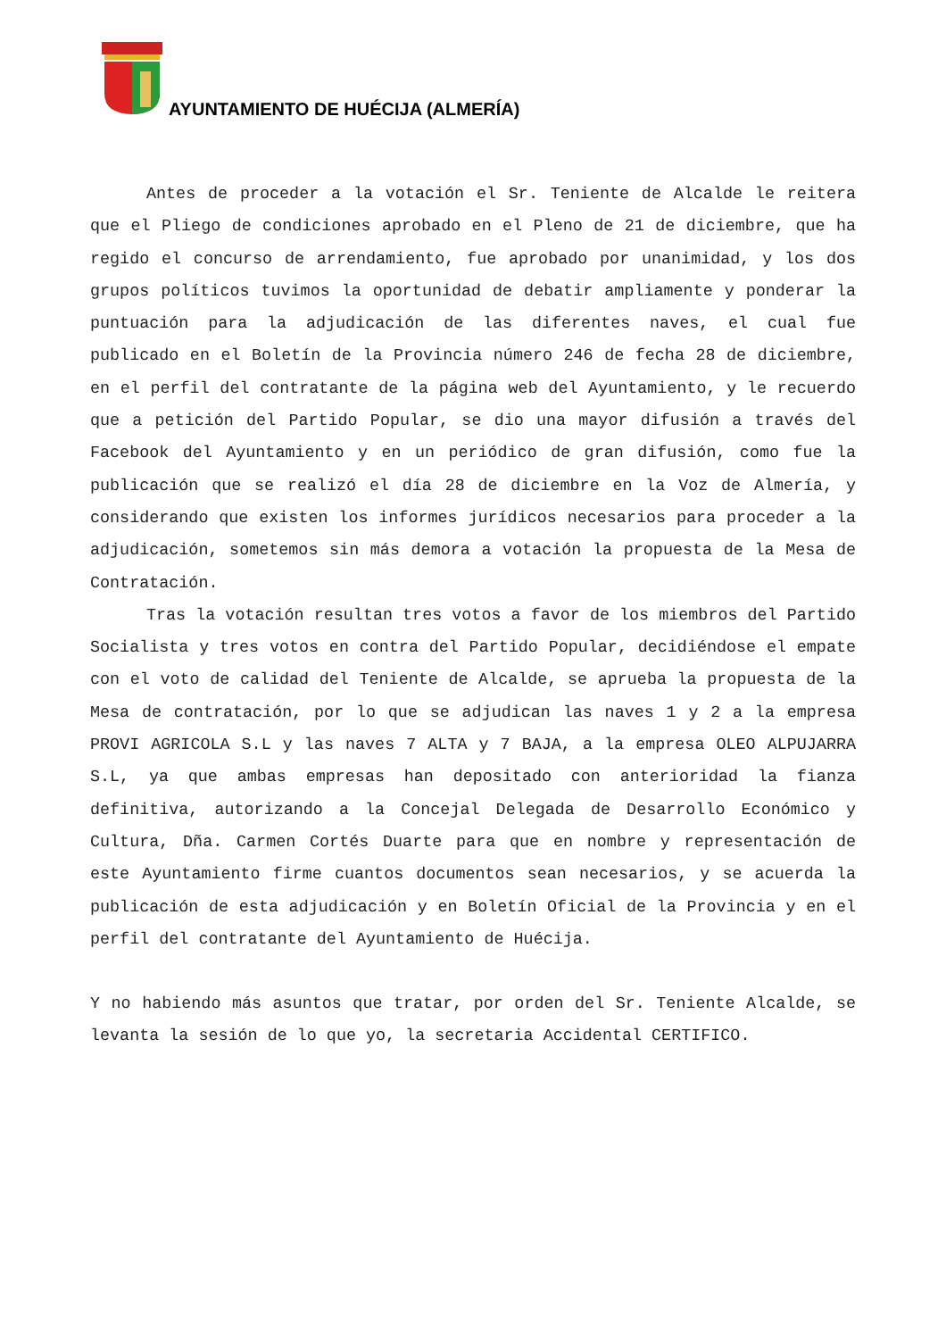AYUNTAMIENTO DE HUÉCIJA (ALMERÍA)
Antes de proceder a la votación el Sr. Teniente de Alcalde le reitera que el Pliego de condiciones aprobado en el Pleno de 21 de diciembre, que ha regido el concurso de arrendamiento, fue aprobado por unanimidad, y los dos grupos políticos tuvimos la oportunidad de debatir ampliamente y ponderar la puntuación para la adjudicación de las diferentes naves, el cual fue publicado en el Boletín de la Provincia número 246 de fecha 28 de diciembre, en el perfil del contratante de la página web del Ayuntamiento, y le recuerdo que a petición del Partido Popular, se dio una mayor difusión a través del Facebook del Ayuntamiento y en un periódico de gran difusión, como fue la publicación que se realizó el día 28 de diciembre en la Voz de Almería, y considerando que existen los informes jurídicos necesarios para proceder a la adjudicación, sometemos sin más demora a votación la propuesta de la Mesa de Contratación.
Tras la votación resultan tres votos a favor de los miembros del Partido Socialista y tres votos en contra del Partido Popular, decidiéndose el empate con el voto de calidad del Teniente de Alcalde, se aprueba la propuesta de la Mesa de contratación, por lo que se adjudican las naves 1 y 2 a la empresa PROVI AGRICOLA S.L y las naves 7 ALTA y 7 BAJA, a la empresa OLEO ALPUJARRA S.L, ya que ambas empresas han depositado con anterioridad la fianza definitiva, autorizando a la Concejal Delegada de Desarrollo Económico y Cultura, Dña. Carmen Cortés Duarte para que en nombre y representación de este Ayuntamiento firme cuantos documentos sean necesarios, y se acuerda la publicación de esta adjudicación y en Boletín Oficial de la Provincia y en el perfil del contratante del Ayuntamiento de Huécija.
Y no habiendo más asuntos que tratar, por orden del Sr. Teniente Alcalde, se levanta la sesión de lo que yo, la secretaria Accidental CERTIFICO.